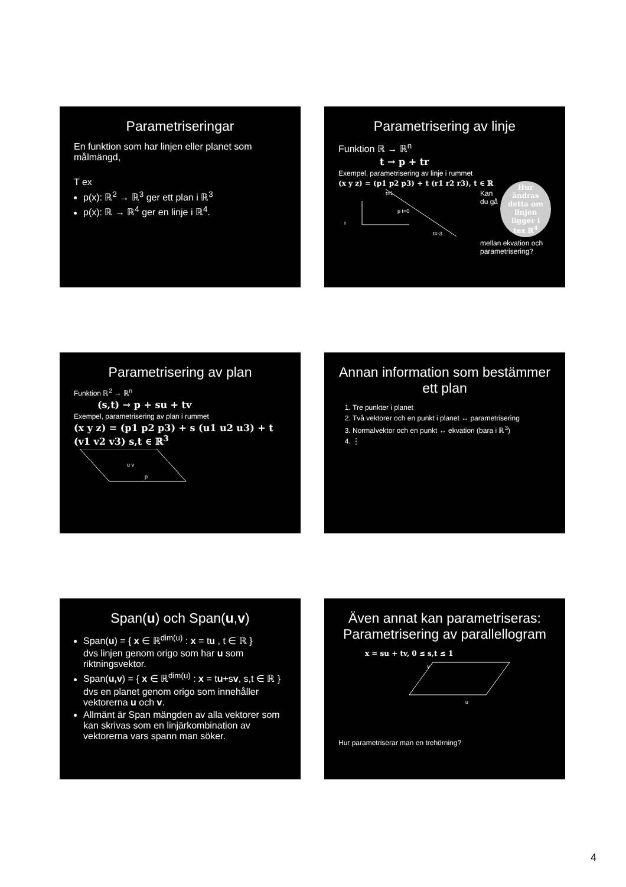Parametriseringar
En funktion som har linjen eller planet som målmängd,
T ex
p(x): ℝ<sup>2</sup> → ℝ<sup>3</sup> ger ett plan i ℝ<sup>3</sup>
p(x): ℝ → ℝ<sup>4</sup> ger en linje i ℝ<sup>4</sup>.
Parametrisering av linje
Funktion ℝ → ℝ<sup>n</sup>
t → p + tr
Exempel, parametrisering av linje i rummet
Hur ändras detta om linjen ligger i tex ℝ<sup>4</sup>
(x y z) = (p1 p2 p3) + t (r1 r2 r3), t ∈ ℝ
t=1
p t=0
r
t=-3
Kan du gå mellan ekvation och parametrisering?
Parametrisering av plan
Funktion ℝ<sup>2</sup> → ℝ<sup>n</sup>
(s,t) → p + su + tv
Exempel, parametrisering av plan i rummet
(x y z) = (p1 p2 p3) + s (u1 u2 u3) + t (v1 v2 v3) s,t ∈ ℝ<sup>3</sup>
u v
p
Annan information som bestämmer ett plan
1. Tre punkter i planet
2. Två vektorer och en punkt i planet ↔ parametrisering
3. Normalvektor och en punkt ↔ ekvation (bara i ℝ<sup>3</sup>)
4. ⋮
Span(u) och Span(u,v)
Span(u) = { x ∈ ℝ<sup>dim(u)</sup> : x = tu , t ∈ ℝ }
dvs linjen genom origo som har u som riktningsvektor.
Span(u,v) = { x ∈ ℝ<sup>dim(u)</sup> : x = tu+sv, s,t ∈ ℝ }
dvs en planet genom origo som innehåller vektorerna u och v.
Allmänt är Span mängden av alla vektorer som kan skrivas som en linjärkombination av vektorerna vars spann man söker.
Även annat kan parametriseras: Parametrisering av parallellogram
x = su + tv, 0 ≤ s,t ≤ 1
v
u
Hur parametriserar man en trehörning?
4